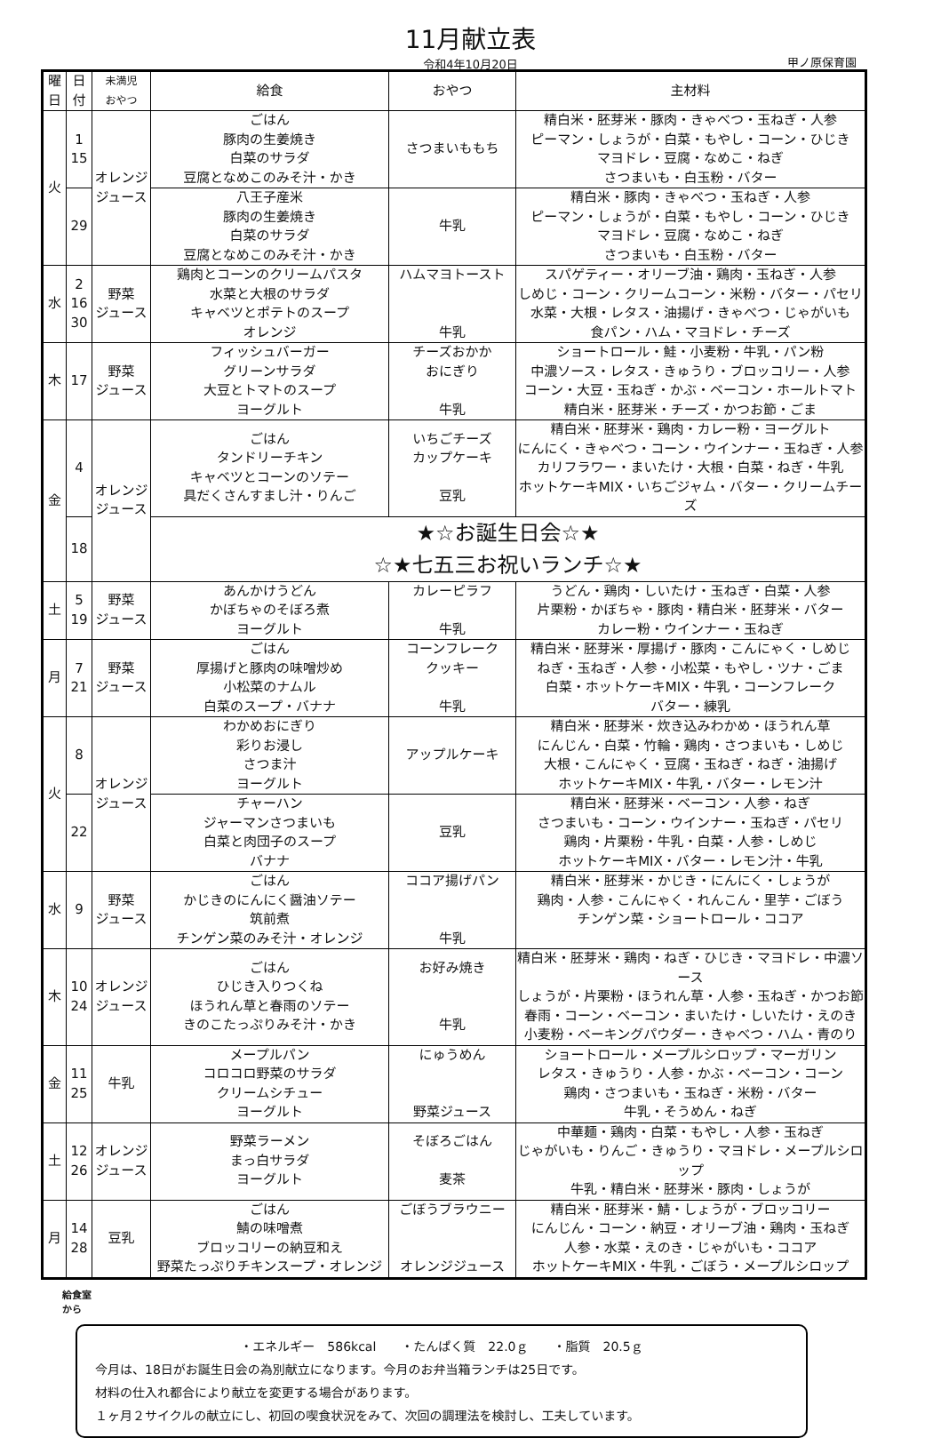11月献立表
令和4年10月20日
甲ノ原保育園
| 曜日 | 日付 | 未満児 おやつ | 給食 | おやつ | 主材料 |
| --- | --- | --- | --- | --- | --- |
| 火 | 1 15 | オレンジ ジュース | ごはん 豚肉の生姜焼き 白菜のサラダ 豆腐となめこのみそ汁・かき | さつまいももち | 精白米・胚芽米・豚肉・きゃべつ・玉ねぎ・人参 ピーマン・しょうが・白菜・もやし・コーン・ひじき マヨドレ・豆腐・なめこ・ねぎ さつまいも・白玉粉・バター |
| | 29 | | 八王子産米 豚肉の生姜焼き 白菜のサラダ 豆腐となめこのみそ汁・かき | 牛乳 | 精白米・豚肉・きゃべつ・玉ねぎ・人参 ピーマン・しょうが・白菜・もやし・コーン・ひじき マヨドレ・豆腐・なめこ・ねぎ さつまいも・白玉粉・バター |
| 水 | 2 16 30 | 野菜 ジュース | 鶏肉とコーンのクリームパスタ 水菜と大根のサラダ キャベツとポテトのスープ オレンジ | ハムマヨトースト 牛乳 | スパゲティー・オリーブ油・鶏肉・玉ねぎ・人参 しめじ・コーン・クリームコーン・米粉・バター・パセリ 水菜・大根・レタス・油揚げ・きゃべつ・じゃがいも 食パン・ハム・マヨドレ・チーズ |
| 木 | 17 | 野菜 ジュース | フィッシュバーガー グリーンサラダ 大豆とトマトのスープ ヨーグルト | チーズおかか おにぎり 牛乳 | ショートロール・鮭・小麦粉・牛乳・パン粉 中濃ソース・レタス・きゅうり・ブロッコリー・人参 コーン・大豆・玉ねぎ・かぶ・ベーコン・ホールトマト 精白米・胚芽米・チーズ・かつお節・ごま |
| 金 | 4 | オレンジ ジュース | ごはん タンドリーチキン キャベツとコーンのソテー 具だくさんすまし汁・りんご | いちごチーズ カップケーキ 豆乳 | 精白米・胚芽米・鶏肉・カレー粉・ヨーグルト にんにく・きゃべつ・コーン・ウインナー・玉ねぎ・人参 カリフラワー・まいたけ・大根・白菜・ねぎ・牛乳 ホットケーキMIX・いちごジャム・バター・クリームチーズ |
| | 18 | | ★☆お誕生日会☆★ ☆★七五三お祝いランチ☆★ | | |
| 土 | 5 19 | 野菜 ジュース | あんかけうどん かぼちゃのそぼろ煮 ヨーグルト | カレーピラフ 牛乳 | うどん・鶏肉・しいたけ・玉ねぎ・白菜・人参 片栗粉・かぼちゃ・豚肉・精白米・胚芽米・バター カレー粉・ウインナー・玉ねぎ |
| 月 | 7 21 | 野菜 ジュース | ごはん 厚揚げと豚肉の味噌炒め 小松菜のナムル 白菜のスープ・バナナ | コーンフレーク クッキー 牛乳 | 精白米・胚芽米・厚揚げ・豚肉・こんにゃく・しめじ ねぎ・玉ねぎ・人参・小松菜・もやし・ツナ・ごま 白菜・ホットケーキMIX・牛乳・コーンフレーク バター・練乳 |
| 火 | 8 | オレンジ ジュース | わかめおにぎり 彩りお浸し さつま汁 ヨーグルト | アップルケーキ | 精白米・胚芽米・炊き込みわかめ・ほうれん草 にんじん・白菜・竹輪・鶏肉・さつまいも・しめじ 大根・こんにゃく・豆腐・玉ねぎ・ねぎ・油揚げ ホットケーキMIX・牛乳・バター・レモン汁 |
| | 22 | | チャーハン ジャーマンさつまいも 白菜と肉団子のスープ バナナ | 豆乳 | 精白米・胚芽米・ベーコン・人参・ねぎ さつまいも・コーン・ウインナー・玉ねぎ・パセリ 鶏肉・片栗粉・牛乳・白菜・人参・しめじ ホットケーキMIX・バター・レモン汁・牛乳 |
| 水 | 9 | 野菜 ジュース | ごはん かじきのにんにく醤油ソテー 筑前煮 チンゲン菜のみそ汁・オレンジ | ココア揚げパン 牛乳 | 精白米・胚芽米・かじき・にんにく・しょうが 鶏肉・人参・こんにゃく・れんこん・里芋・ごぼう チンゲン菜・ショートロール・ココア |
| 木 | 10 24 | オレンジ ジュース | ごはん ひじき入りつくね ほうれん草と春雨のソテー きのこたっぷりみそ汁・かき | お好み焼き 牛乳 | 精白米・胚芽米・鶏肉・ねぎ・ひじき・マヨドレ・中濃ソース しょうが・片栗粉・ほうれん草・人参・玉ねぎ・かつお節 春雨・コーン・ベーコン・まいたけ・しいたけ・えのき 小麦粉・ベーキングパウダー・きゃべつ・ハム・青のり |
| 金 | 11 25 | 牛乳 | メープルパン コロコロ野菜のサラダ クリームシチュー ヨーグルト | にゅうめん 野菜ジュース | ショートロール・メープルシロップ・マーガリン レタス・きゅうり・人参・かぶ・ベーコン・コーン 鶏肉・さつまいも・玉ねぎ・米粉・バター 牛乳・そうめん・ねぎ |
| 土 | 12 26 | オレンジ ジュース | 野菜ラーメン まっ白サラダ ヨーグルト | そぼろごはん 麦茶 | 中華麺・鶏肉・白菜・もやし・人参・玉ねぎ じゃがいも・りんご・きゅうり・マヨドレ・メープルシロップ 牛乳・精白米・胚芽米・豚肉・しょうが |
| 月 | 14 28 | 豆乳 | ごはん 鯖の味噌煮 ブロッコリーの納豆和え 野菜たっぷりチキンスープ・オレンジ | ごぼうブラウニー オレンジジュース | 精白米・胚芽米・鯖・しょうが・ブロッコリー にんじん・コーン・納豆・オリーブ油・鶏肉・玉ねぎ 人参・水菜・えのき・じゃがいも・ココア ホットケーキMIX・牛乳・ごぼう・メープルシロップ |
給食室
から
・エネルギー　586kcal　　・たんぱく質　22.0ｇ　　・脂質　20.5ｇ
今月は、18日がお誕生日会の為別献立になります。今月のお弁当箱ランチは25日です。
材料の仕入れ都合により献立を変更する場合があります。
１ヶ月２サイクルの献立にし、初回の喫食状況をみて、次回の調理法を検討し、工夫しています。